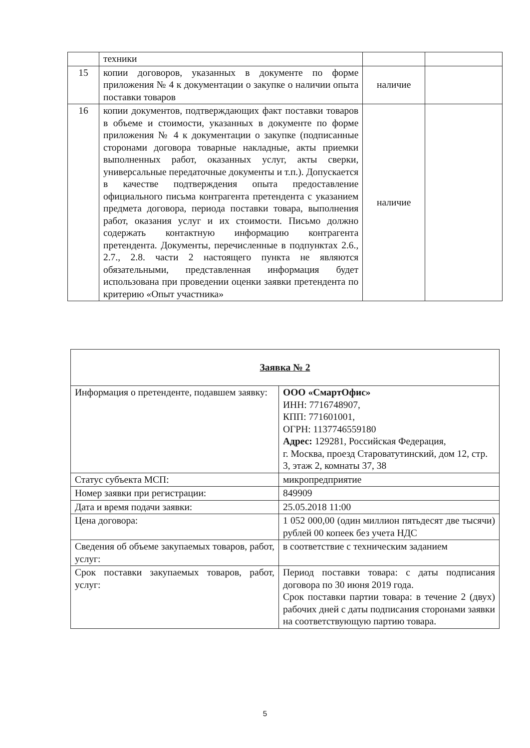| | техники | | |
| 15 | копии договоров, указанных в документе по форме приложения № 4 к документации о закупке о наличии опыта поставки товаров | наличие | |
| 16 | копии документов, подтверждающих факт поставки товаров в объеме и стоимости, указанных в документе по форме приложения № 4 к документации о закупке (подписанные сторонами договора товарные накладные, акты приемки выполненных работ, оказанных услуг, акты сверки, универсальные передаточные документы и т.п.). Допускается в качестве подтверждения опыта предоставление официального письма контрагента претендента с указанием предмета договора, периода поставки товара, выполнения работ, оказания услуг и их стоимости. Письмо должно содержать контактную информацию контрагента претендента. Документы, перечисленные в подпунктах 2.6., 2.7., 2.8. части 2 настоящего пункта не являются обязательными, представленная информация будет использована при проведении оценки заявки претендента по критерию «Опыт участника» | наличие | |
| Заявка № 2 | |
| Информация о претенденте, подавшем заявку: | ООО «СмартОфис» ИНН: 7716748907, КПП: 771601001, ОГРН: 1137746559180 Адрес: 129281, Российская Федерация, г. Москва, проезд Староватутинский, дом 12, стр. 3, этаж 2, комнаты 37, 38 |
| Статус субъекта МСП: | микропредприятие |
| Номер заявки при регистрации: | 849909 |
| Дата и время подачи заявки: | 25.05.2018 11:00 |
| Цена договора: | 1 052 000,00 (один миллион пятьдесят две тысячи) рублей 00 копеек без учета НДС |
| Сведения об объеме закупаемых товаров, работ, услуг: | в соответствие с техническим заданием |
| Срок поставки закупаемых товаров, работ, услуг: | Период поставки товара: с даты подписания договора по 30 июня 2019 года. Срок поставки партии товара: в течение 2 (двух) рабочих дней с даты подписания сторонами заявки на соответствующую партию товара. |
5